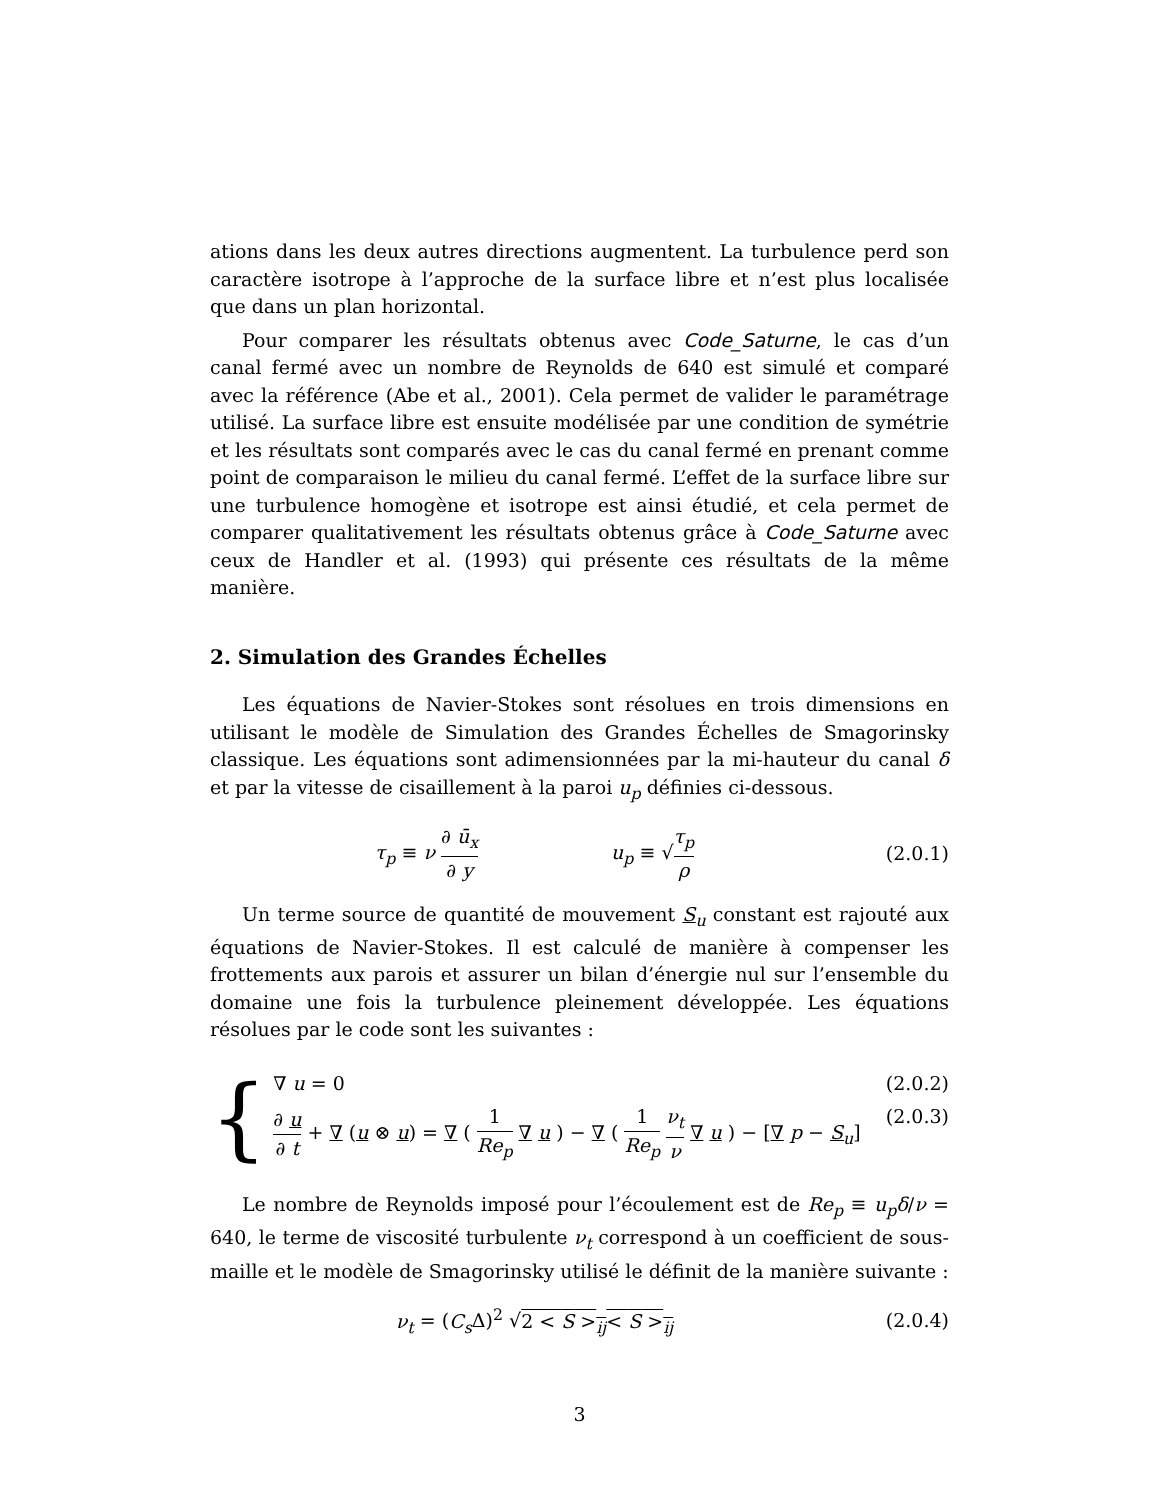ations dans les deux autres directions augmentent. La turbulence perd son caractère isotrope à l’approche de la surface libre et n’est plus localisée que dans un plan horizontal.
Pour comparer les résultats obtenus avec Code_Saturne, le cas d’un canal fermé avec un nombre de Reynolds de 640 est simulé et comparé avec la référence (Abe et al., 2001). Cela permet de valider le paramétrage utilisé. La surface libre est ensuite modélisée par une condition de symétrie et les résultats sont comparés avec le cas du canal fermé en prenant comme point de comparaison le milieu du canal fermé. L’effet de la surface libre sur une turbulence homogène et isotrope est ainsi étudié, et cela permet de comparer qualitativement les résultats obtenus grâce à Code_Saturne avec ceux de Handler et al. (1993) qui présente ces résultats de la même manière.
2. Simulation des Grandes Échelles
Les équations de Navier-Stokes sont résolues en trois dimensions en utilisant le modèle de Simulation des Grandes Échelles de Smagorinsky classique. Les équations sont adimensionnées par la mi-hauteur du canal δ et par la vitesse de cisaillement à la paroi u<sub>p</sub> définies ci-dessous.
τ<sub>p</sub> ≡ ν ∂ ū<sub>x</sub> ∂ y u<sub>p</sub> ≡ √τ<sub>p</sub> ρ
(2.0.1)
Un terme source de quantité de mouvement S<sub>u</sub> constant est rajouté aux équations de Navier-Stokes. Il est calculé de manière à compenser les frottements aux parois et assurer un bilan d’énergie nul sur l’ensemble du domaine une fois la turbulence pleinement développée. Les équations résolues par le code sont les suivantes :
{
∇ u = 0 (2.0.2)
∂ u ∂ t + ∇ (u ⊗ u) = ∇ ( 1 Re<sub>p</sub> ∇ u ) − ∇ ( 1 Re<sub>p</sub> ν<sub>t</sub> ν ∇ u ) − [∇ p − S<sub>u</sub>] (2.0.3)
Le nombre de Reynolds imposé pour l’écoulement est de Re<sub>p</sub> ≡ u<sub>p</sub>δ/ν = 640, le terme de viscosité turbulente ν<sub>t</sub> correspond à un coefficient de sous-maille et le modèle de Smagorinsky utilisé le définit de la manière suivante :
ν<sub>t</sub> = (C<sub>s</sub> Δ)<sup>2</sup> √2 < S ><sub>ij</sub>< S ><sub>ij</sub> (2.0.4)
3